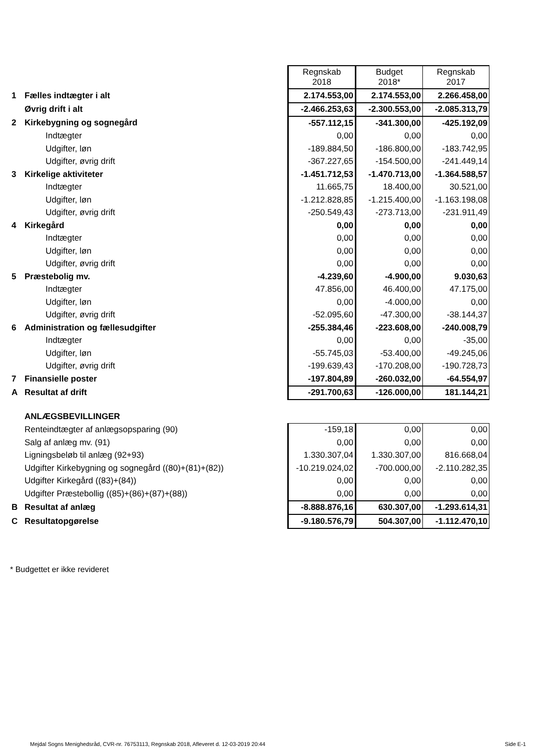| | | Regnskab 2018 | Budget 2018* | Regnskab 2017 |
| 1 | Fælles indtægter i alt | 2.174.553,00 | 2.174.553,00 | 2.266.458,00 |
| | Øvrig drift i alt | -2.466.253,63 | -2.300.553,00 | -2.085.313,79 |
| 2 | Kirkebygning og sognegård | -557.112,15 | -341.300,00 | -425.192,09 |
| | Indtægter | 0,00 | 0,00 | 0,00 |
| | Udgifter, løn | -189.884,50 | -186.800,00 | -183.742,95 |
| | Udgifter, øvrig drift | -367.227,65 | -154.500,00 | -241.449,14 |
| 3 | Kirkelige aktiviteter | -1.451.712,53 | -1.470.713,00 | -1.364.588,57 |
| | Indtægter | 11.665,75 | 18.400,00 | 30.521,00 |
| | Udgifter, løn | -1.212.828,85 | -1.215.400,00 | -1.163.198,08 |
| | Udgifter, øvrig drift | -250.549,43 | -273.713,00 | -231.911,49 |
| 4 | Kirkegård | 0,00 | 0,00 | 0,00 |
| | Indtægter | 0,00 | 0,00 | 0,00 |
| | Udgifter, løn | 0,00 | 0,00 | 0,00 |
| | Udgifter, øvrig drift | 0,00 | 0,00 | 0,00 |
| 5 | Præstebolig mv. | -4.239,60 | -4.900,00 | 9.030,63 |
| | Indtægter | 47.856,00 | 46.400,00 | 47.175,00 |
| | Udgifter, løn | 0,00 | -4.000,00 | 0,00 |
| | Udgifter, øvrig drift | -52.095,60 | -47.300,00 | -38.144,37 |
| 6 | Administration og fællesudgifter | -255.384,46 | -223.608,00 | -240.008,79 |
| | Indtægter | 0,00 | 0,00 | -35,00 |
| | Udgifter, løn | -55.745,03 | -53.400,00 | -49.245,06 |
| | Udgifter, øvrig drift | -199.639,43 | -170.208,00 | -190.728,73 |
| 7 | Finansielle poster | -197.804,89 | -260.032,00 | -64.554,97 |
| A | Resultat af drift | -291.700,63 | -126.000,00 | 181.144,21 |
| | ANLÆGSBEVILLINGER | | | |
| | Renteindtægter af anlægsopsparing (90) | -159,18 | 0,00 | 0,00 |
| | Salg af anlæg mv. (91) | 0,00 | 0,00 | 0,00 |
| | Ligningsbeløb til anlæg (92+93) | 1.330.307,04 | 1.330.307,00 | 816.668,04 |
| | Udgifter Kirkebygning og sognegård ((80)+(81)+(82)) | -10.219.024,02 | -700.000,00 | -2.110.282,35 |
| | Udgifter Kirkegård ((83)+(84)) | 0,00 | 0,00 | 0,00 |
| | Udgifter Præstebollig ((85)+(86)+(87)+(88)) | 0,00 | 0,00 | 0,00 |
| B | Resultat af anlæg | -8.888.876,16 | 630.307,00 | -1.293.614,31 |
| C | Resultatopgørelse | -9.180.576,79 | 504.307,00 | -1.112.470,10 |
* Budgettet er ikke revideret
Mejdal Sogns Menighedsråd, CVR-nr. 76753113, Regnskab 2018, Afleveret d. 12-03-2019 20:44 Side E-1